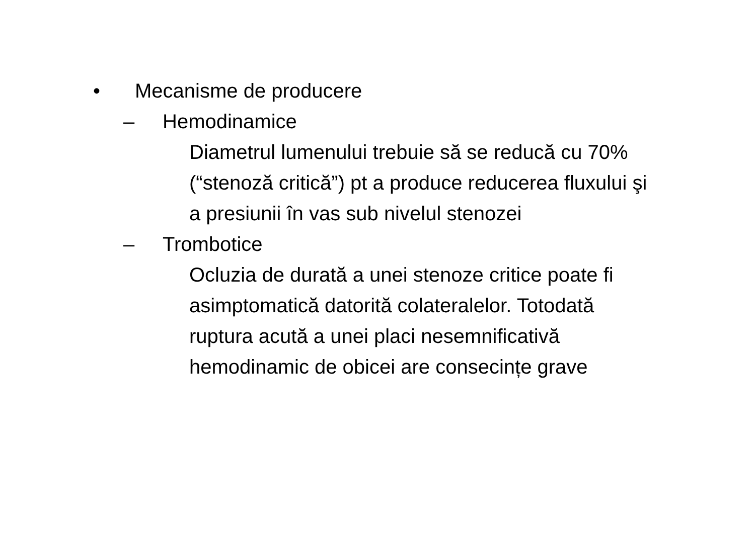• Mecanisme de producere
– Hemodinamice
Diametrul lumenului trebuie să se reducă cu 70% (“stenoză critică”) pt a produce reducerea fluxului şi a presiunii în vas sub nivelul stenozei
– Trombotice
Ocluzia de durată a unei stenoze critice poate fi asimptomatică datorită colateralelor. Totodată ruptura acută a unei placi nesemnificativă hemodinamic de obicei are consecințe grave